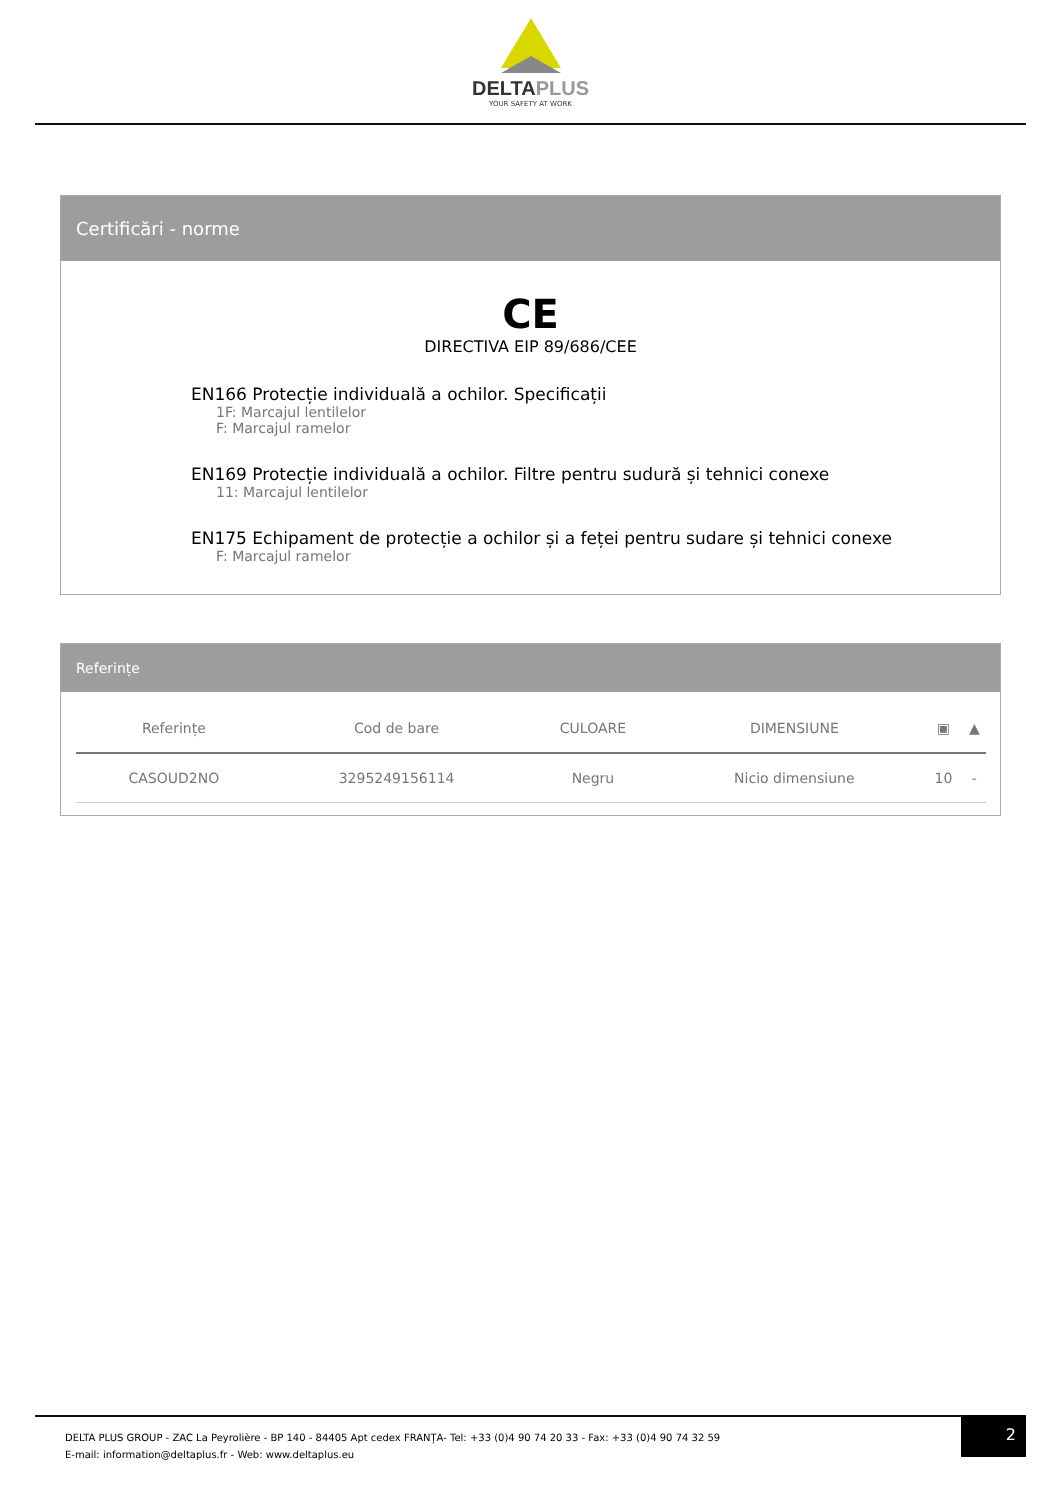DELTAPLUS
YOUR SAFETY AT WORK
Certificări - norme
CE
DIRECTIVA EIP 89/686/CEE
EN166 Protecție individuală a ochilor. Specificații
1F: Marcajul lentilelor
F: Marcajul ramelor
EN169 Protecție individuală a ochilor. Filtre pentru sudură și tehnici conexe
11: Marcajul lentilelor
EN175 Echipament de protecție a ochilor și a feței pentru sudare și tehnici conexe
F: Marcajul ramelor
Referințe
| Referințe | Cod de bare | CULOARE | DIMENSIUNE | ▣ | ▲ |
| --- | --- | --- | --- | --- | --- |
| CASOUD2NO | 3295249156114 | Negru | Nicio dimensiune | 10 | - |
2
DELTA PLUS GROUP - ZAC La Peyrolière - BP 140 - 84405 Apt cedex FRANȚA- Tel: +33 (0)4 90 74 20 33 - Fax: +33 (0)4 90 74 32 59
E-mail: information@deltaplus.fr - Web: www.deltaplus.eu